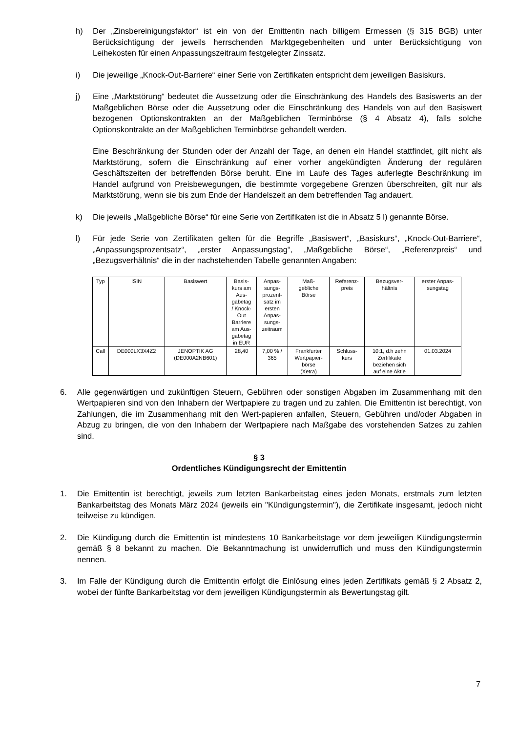h) Der „Zinsbereinigungsfaktor“ ist ein von der Emittentin nach billigem Ermessen (§ 315 BGB) unter Berücksichtigung der jeweils herrschenden Marktgegebenheiten und unter Berücksichtigung von Leihekosten für einen Anpassungszeitraum festgelegter Zinssatz.
i) Die jeweilige „Knock-Out-Barriere“ einer Serie von Zertifikaten entspricht dem jeweiligen Basiskurs.
j) Eine „Marktstörung“ bedeutet die Aussetzung oder die Einschränkung des Handels des Basiswerts an der Maßgeblichen Börse oder die Aussetzung oder die Einschränkung des Handels von auf den Basiswert bezogenen Optionskontrakten an der Maßgeblichen Terminbörse (§ 4 Absatz 4), falls solche Optionskontrakte an der Maßgeblichen Terminbörse gehandelt werden.
Eine Beschränkung der Stunden oder der Anzahl der Tage, an denen ein Handel stattfindet, gilt nicht als Marktstörung, sofern die Einschränkung auf einer vorher angekündigten Änderung der regulären Geschäftszeiten der betreffenden Börse beruht. Eine im Laufe des Tages auferlegte Beschränkung im Handel aufgrund von Preisbewegungen, die bestimmte vorgegebene Grenzen überschreiten, gilt nur als Marktstörung, wenn sie bis zum Ende der Handelszeit an dem betreffenden Tag andauert.
k) Die jeweils „Maßgebliche Börse“ für eine Serie von Zertifikaten ist die in Absatz 5 l) genannte Börse.
l) Für jede Serie von Zertifikaten gelten für die Begriffe „Basiswert“, „Basiskurs“, „Knock-Out-Barriere“, „Anpassungsprozentsatz“, „erster Anpassungstag“, „Maßgebliche Börse“, „Referenzpreis“ und „Bezugsverhältnis“ die in der nachstehenden Tabelle genannten Angaben:
| Typ | ISIN | Basiswert | Basis- kurs am Aus- gabetag / Knock- Out Barriere am Aus- gabetag in EUR | Anpas- sungs- prozent- satz im ersten Anpas- sungs- zeitraum | Maß- gebliche Börse | Referenz- preis | Bezugsver- hältnis | erster Anpas- sungstag |
| --- | --- | --- | --- | --- | --- | --- | --- | --- |
| Call | DE000LX3X4Z2 | JENOPTIK AG (DE000A2NB601) | 28,40 | 7,00 % / 365 | Frankfurter Wertpapier- börse (Xetra) | Schluss- kurs | 10:1, d.h zehn Zertifikate beziehen sich auf eine Aktie | 01.03.2024 |
6. Alle gegenwärtigen und zukünftigen Steuern, Gebühren oder sonstigen Abgaben im Zusammenhang mit den Wertpapieren sind von den Inhabern der Wertpapiere zu tragen und zu zahlen. Die Emittentin ist berechtigt, von Zahlungen, die im Zusammenhang mit den Wert-papieren anfallen, Steuern, Gebühren und/oder Abgaben in Abzug zu bringen, die von den Inhabern der Wertpapiere nach Maßgabe des vorstehenden Satzes zu zahlen sind.
§ 3
Ordentliches Kündigungsrecht der Emittentin
1. Die Emittentin ist berechtigt, jeweils zum letzten Bankarbeitstag eines jeden Monats, erstmals zum letzten Bankarbeitstag des Monats März 2024 (jeweils ein "Kündigungstermin"), die Zertifikate insgesamt, jedoch nicht teilweise zu kündigen.
2. Die Kündigung durch die Emittentin ist mindestens 10 Bankarbeitstage vor dem jeweiligen Kündigungstermin gemäß § 8 bekannt zu machen. Die Bekanntmachung ist unwiderruflich und muss den Kündigungstermin nennen.
3. Im Falle der Kündigung durch die Emittentin erfolgt die Einlösung eines jeden Zertifikats gemäß § 2 Absatz 2, wobei der fünfte Bankarbeitstag vor dem jeweiligen Kündigungstermin als Bewertungstag gilt.
7